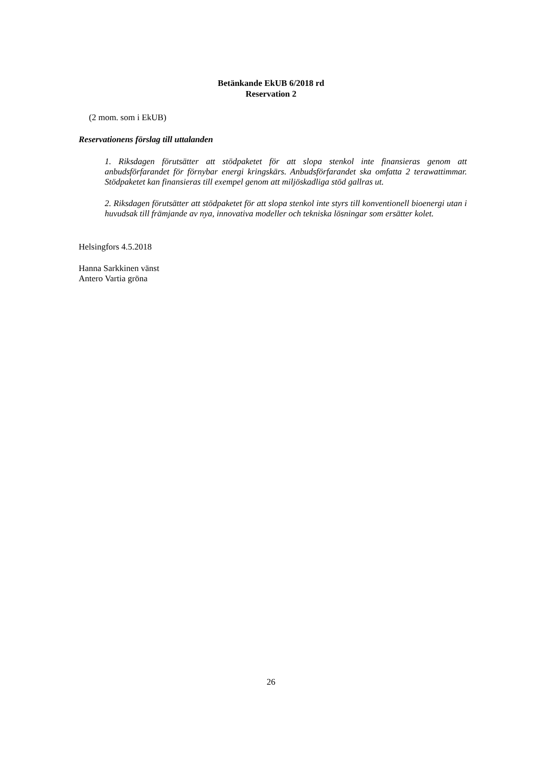Betänkande EkUB 6/2018 rd
Reservation 2
(2 mom. som i EkUB)
Reservationens förslag till uttalanden
1. Riksdagen förutsätter att stödpaketet för att slopa stenkol inte finansieras genom att anbudsförfarandet för förnybar energi kringskärs. Anbudsförfarandet ska omfatta 2 terawattimmar. Stödpaketet kan finansieras till exempel genom att miljöskadliga stöd gallras ut.
2. Riksdagen förutsätter att stödpaketet för att slopa stenkol inte styrs till konventionell bioenergi utan i huvudsak till främjande av nya, innovativa modeller och tekniska lösningar som ersätter kolet.
Helsingfors 4.5.2018
Hanna Sarkkinen vänst
Antero Vartia gröna
26